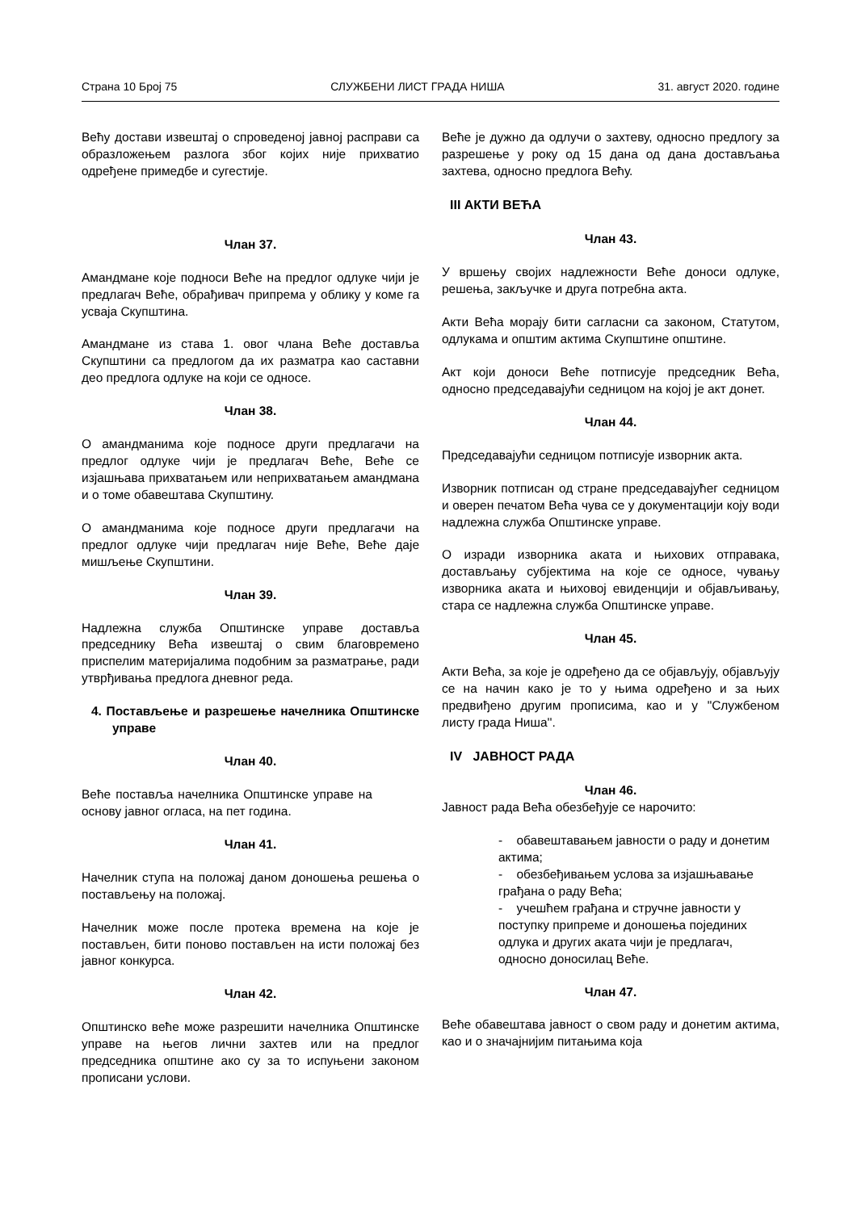Страна 10 Број 75 СЛУЖБЕНИ ЛИСТ ГРАДА НИША 31. август 2020. године
Већу достави извештај о спроведеној јавној расправи са образложењем разлога због којих није прихватио одређене примедбе и сугестије.
Члан 37.
Амандмане које подноси Веће на предлог одлуке чији је предлагач Веће, обрађивач припрема у облику у коме га усваја Скупштина.
Амандмане из става 1. овог члана Веће доставља Скупштини са предлогом да их разматра као саставни део предлога одлуке на који се односе.
Члан 38.
О амандманима које подносе други предлагачи на предлог одлуке чији је предлагач Веће, Веће се изјашњава прихватањем или неприхватањем амандмана и о томе обавештава Скупштину.
О амандманима које подносе други предлагачи на предлог одлуке чији предлагач није Веће, Веће даје мишљење Скупштини.
Члан 39.
Надлежна служба Општинске управе доставља председнику Већа извештај о свим благовремено приспелим материјалима подобним за разматрање, ради утврђивања предлога дневног реда.
4. Постављење и разрешење начелника Општинске управе
Члан 40.
Веће поставља начелника Општинске управе на основу јавног огласа, на пет година.
Члан 41.
Начелник ступа на положај даном доношења решења о постављењу на положај.
Начелник може после протека времена на које је постављен, бити поново постављен на исти положај без јавног конкурса.
Члан 42.
Општинско веће може разрешити начелника Општинске управе на његов лични захтев или на предлог председника општине ако су за то испуњени законом прописани услови.
Веће је дужно да одлучи о захтеву, односно предлогу за разрешење у року од 15 дана од дана достављања захтева, односно предлога Већу.
III АКТИ ВЕЋА
Члан 43.
У вршењу својих надлежности Веће доноси одлуке, решења, закључке и друга потребна акта.
Акти Већа морају бити сагласни са законом, Статутом, одлукама и општим актима Скупштине општине.
Акт који доноси Веће потписује председник Већа, односно председавајући седницом на којој је акт донет.
Члан 44.
Председавајући седницом потписује изворник акта.
Изворник потписан од стране председавајућег седницом и оверен печатом Већа чува се у документацији коју води надлежна служба Општинске управе.
О изради изворника аката и њихових отправака, достављању субјектима на које се односе, чувању изворника аката и њиховој евиденцији и објављивању, стара се надлежна служба Општинске управе.
Члан 45.
Акти Већа, за које је одређено да се објављују, објављују се на начин како је то у њима одређено и за њих предвиђено другим прописима, као и у "Службеном листу града Ниша''.
IV ЈАВНОСТ РАДА
Члан 46.
Јавност рада Већа обезбеђује се нарочито:
- обавештавањем јавности о раду и донетим актима;
- обезбеђивањем услова за изјашњавање грађана о раду Већа;
- учешћем грађана и стручне јавности у поступку припреме и доношења појединих одлука и других аката чији је предлагач, односно доносилац Веће.
Члан 47.
Веће обавештава јавност о свом раду и донетим актима, као и о значајнијим питањима која